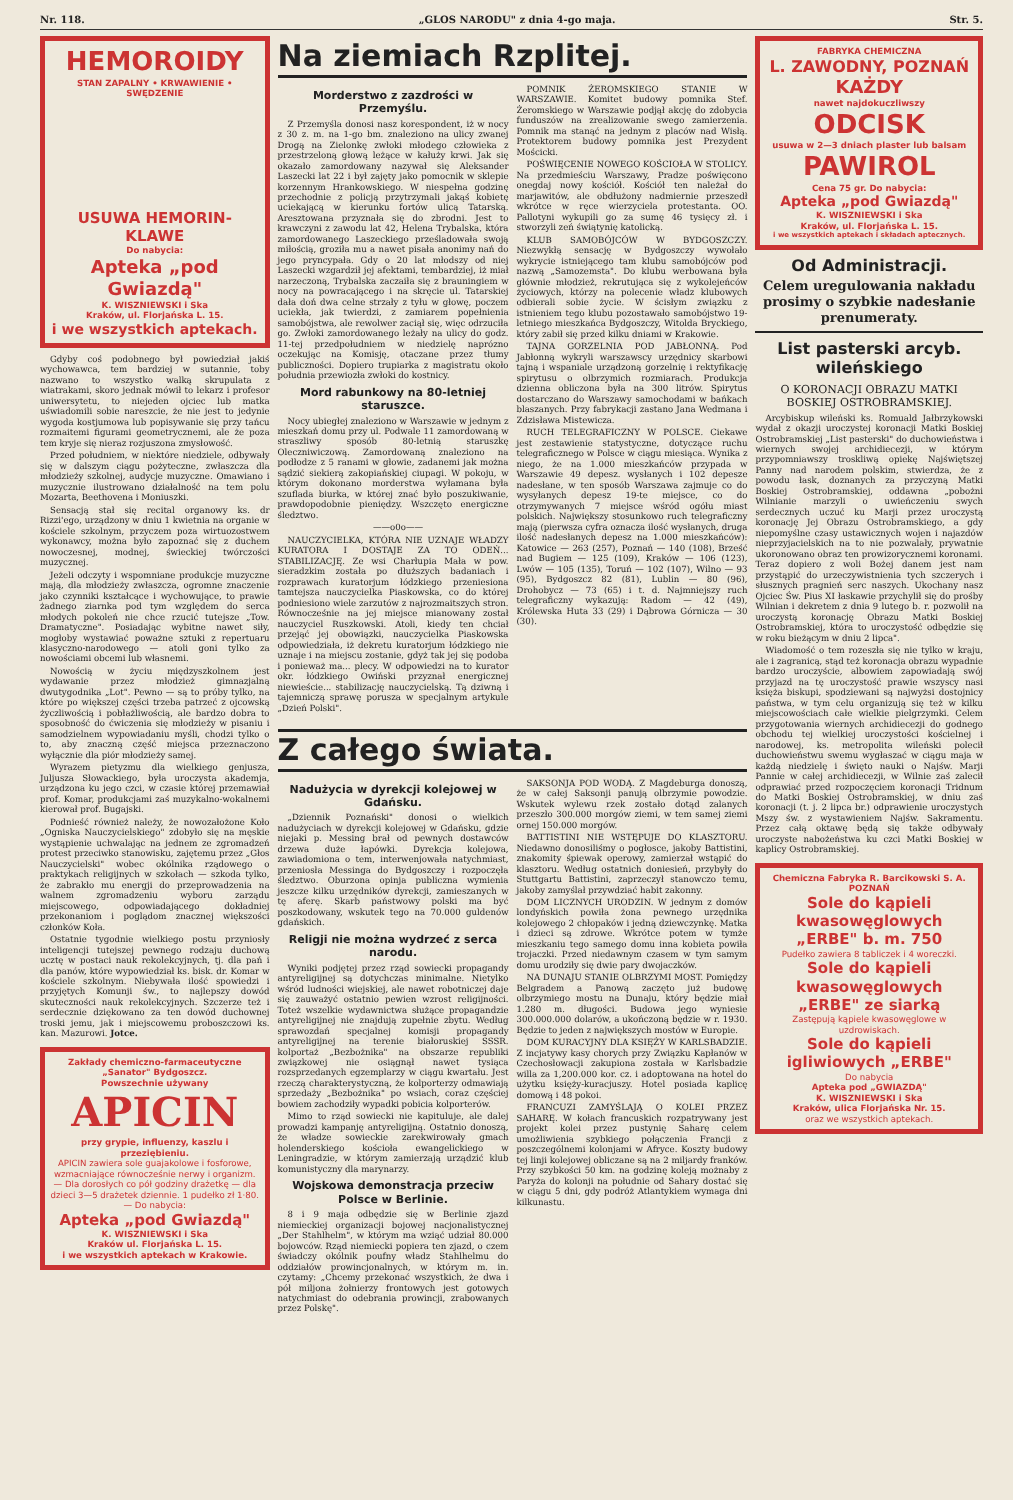Nr. 118. „GLOS NARODU" z dnia 4-go maja. Str. 5.
HEMOROIDY
STAN ZAPALNY • KRWAWIENIE • SWĘDZENIE
USUWA HEMORIN-KLAWE
Do nabycia:
Apteka „pod Gwiazdą"
K. WISZNIEWSKI i Ska
Kraków, ul. Florjańska L. 15.
i we wszystkich aptekach.
Gdyby coś podobnego był powiedział jakiś wychowawca, tem bardziej w sutannie, toby nazwano to wszystko walką skrupulata z wiatrakami, skoro jednak mówił to lekarz i profesor uniwersytetu, to niejeden ojciec lub matka uświadomili sobie nareszcie, że nie jest to jedynie wygoda kostjumowa lub popisywanie się przy tańcu rozmaitemi figurami geometrycznemi, ale że poza tem kryje się nieraz rozjuszona zmysłowość.
Przed południem, w niektóre niedziele, odbywały się w dalszym ciągu pożyteczne, zwłaszcza dla młodzieży szkolnej, audycje muzyczne. Omawiano i muzycznie ilustrowano działalność na tem polu Mozarta, Beethovena i Moniuszki.
Sensacją stał się recital organowy ks. dr Rizzi'ego, urządzony w dniu 1 kwietnia na organie w kościele szkolnym, przyczem poza wirtuozostwem wykonawcy, można było zapoznać się z duchem nowoczesnej, modnej, świeckiej twórczości muzycznej.
Jeżeli odczyty i wspomniane produkcje muzyczne mają, dla młodzieży zwłaszcza, ogromne znaczenie jako czynniki kształcące i wychowujące, to prawie żadnego ziarnka pod tym względem do serca młodych pokoleń nie chce rzucić tutejsze „Tow. Dramatyczne". Posiadając wybitne nawet siły, mogłoby wystawiać poważne sztuki z repertuaru klasyczno-narodowego — atoli goni tylko za nowościami obcemi lub własnemi.
Nowością w życiu międzyszkolnem jest wydawanie przez młodzież gimnazjalną dwutygodnika „Lot". Pewno — są to próby tylko, na które po większej części trzeba patrzeć z ojcowską życzliwością i pobłażliwością, ale bardzo dobra to sposobność do ćwiczenia się młodzieży w pisaniu i samodzielnem wypowiadaniu myśli, chodzi tylko o to, aby znaczną część miejsca przeznaczono wyłącznie dla piór młodzieży samej.
Wyrazem pietyzmu dla wielkiego genjusza, Juljusza Słowackiego, była uroczysta akademja, urządzona ku jego czci, w czasie której przemawiał prof. Komar, produkcjami zaś muzykalno-wokalnemi kierował prof. Bugajski.
Podnieść również należy, że nowozałożone Koło „Ogniska Nauczycielskiego" zdobyło się na męskie wystąpienie uchwalając na jednem ze zgromadzeń protest przeciwko stanowisku, zajętemu przez „Głos Nauczycielski" wobec okólnika rządowego o praktykach religijnych w szkołach — szkoda tylko, że zabrakło mu energji do przeprowadzenia na walnem zgromadzeniu wyboru zarządu miejscowego, odpowiadającego dokładniej przekonaniom i poglądom znacznej większości członków Koła.
Ostatnie tygodnie wielkiego postu przyniosły inteligencji tutejszej pewnego rodzaju duchową ucztę w postaci nauk rekolekcyjnych, tj. dla pań i dla panów, które wypowiedział ks. bisk. dr. Komar w kościele szkolnym. Niebywała ilość spowiedzi i przyjętych Komunji św., to najlepszy dowód skuteczności nauk rekolekcyjnych. Szczerze też i serdecznie dziękowano za ten dowód duchownej troski jemu, jak i miejscowemu proboszczowi ks. kan. Mazurowi. Jotce.
Zakłady chemiczno-farmaceutyczne „Sanator" Bydgoszcz.
Powszechnie używany
APICIN
przy grypie, influenzy, kaszlu i przeziębieniu.
APICIN zawiera sole guajakolowe i fosforowe, wzmacniające równocześnie nerwy i organizm. — Dla dorosłych co pół godziny drażetkę — dla dzieci 3—5 drażetek dziennie. 1 pudełko zł 1·80. — Do nabycia:
Apteka „pod Gwiazdą"
K. WISZNIEWSKI i Ska
Kraków ul. Florjańska L. 15.
i we wszystkich aptekach w Krakowie.
Na ziemiach Rzplitej.
Morderstwo z zazdrości w Przemyślu.
Z Przemyśla donosi nasz korespondent, iż w nocy z 30 z. m. na 1-go bm. znaleziono na ulicy zwanej Drogą na Zielonkę zwłoki młodego człowieka z przestrzeloną głową leżące w kałuży krwi. Jak się okazało zamordowany nazywał się Aleksander Laszecki lat 22 i był zajęty jako pomocnik w sklepie korzennym Hrankowskiego. W niespełna godzinę przechodnie z policją przytrzymali jakąś kobietę uciekającą w kierunku fortów ulicą Tatarską. Aresztowana przyznała się do zbrodni. Jest to krawczyni z zawodu lat 42, Helena Trybalska, która zamordowanego Laszeckiego prześladowała swoją miłością, groziła mu a nawet pisała anonimy nań do jego pryncypała. Gdy o 20 lat młodszy od niej Laszecki wzgardził jej afektami, tembardziej, iż miał narzeczoną, Trybalska zaczaiła się z brauningiem w nocy na powracającego i na skręcie ul. Tatarskiej dała doń dwa celne strzały z tyłu w głowę, poczem uciekła, jak twierdzi, z zamiarem popełnienia samobójstwa, ale rewolwer zaciął się, więc odrzuciła go. Zwłoki zamordowanego leżały na ulicy do godz. 11-tej przedpołudniem w niedzielę naprózno oczekując na Komisję, otaczane przez tłumy publiczności. Dopiero trupiarka z magistratu około południa przewiozła zwłoki do kostnicy.
Mord rabunkowy na 80-letniej staruszce.
Nocy ubiegłej znaleziono w Warszawie w jednym z mieszkań domu przy ul. Podwale 11 zamordowaną w straszliwy sposób 80-letnią staruszkę Oleczniwiczową. Zamordowaną znaleziono na podłodze z 5 ranami w głowie, zadanemi jak można sądzić siekierą zakopiańskiej ciupagi. W pokoju, w którym dokonano morderstwa wyłamana była szuflada biurka, w której znać było poszukiwanie, prawdopodobnie pieniędzy. Wszczęto energiczne śledztwo.
——o0o——
NAUCZYCIELKA, KTÓRA NIE UZNAJE WŁADZY KURATORA I DOSTAJE ZA TO ODEŃ... STABILIZACJĘ. Ze wsi Charłupia Mała w pow. sieradzkim została po dłuższych badaniach i rozprawach kuratorjum łódzkiego przeniesiona tamtejsza nauczycielka Piaskowska, co do której podniesiono wiele zarzutów z najrozmaitszych stron. Równocześnie na jej miejsce mianowany został nauczyciel Ruszkowski. Atoli, kiedy ten chciał przejąć jej obowiązki, nauczycielka Piaskowska odpowiedziała, iż dekretu kuratorjum łódzkiego nie uznaje i na miejscu zostanie, gdyż tak jej się podoba i ponieważ ma... plecy. W odpowiedzi na to kurator okr. łódzkiego Owiński przyznał energicznej niewieście... stabilizację nauczycielską. Tą dziwną i tajemniczą sprawę porusza w specjalnym artykule „Dzień Polski".
POMNIK ŻEROMSKIEGO STANIE W WARSZAWIE. Komitet budowy pomnika Stef. Żeromskiego w Warszawie podjął akcję do zdobycia funduszów na zrealizowanie swego zamierzenia. Pomnik ma stanąć na jednym z placów nad Wisłą. Protektorem budowy pomnika jest Prezydent Mościcki.
POŚWIĘCENIE NOWEGO KOŚCIOŁA W STOLICY. Na przedmieściu Warszawy, Pradze poświęcono onegdaj nowy kościół. Kościół ten należał do marjawitów, ale obdłużony nadmiernie przeszedł wkrótce w ręce wierzyciela protestanta. OO. Pallotyni wykupili go za sumę 46 tysięcy zł. i stworzyli zeń świątynię katolicką.
KLUB SAMOBÓJCÓW W BYDGOSZCZY. Niezwykłą sensację w Bydgoszczy wywołało wykrycie istniejącego tam klubu samobójców pod nazwą „Samozemsta". Do klubu werbowana była głównie młodzież, rekrutująca się z wykolejeńców życiowych, którzy na polecenie władz klubowych odbierali sobie życie. W ścisłym związku z istnieniem tego klubu pozostawało samobójstwo 19-letniego mieszkańca Bydgoszczy, Witolda Bryckiego, który zabił się przed kilku dniami w Krakowie.
TAJNA GORZELNIA POD JABŁONNĄ. Pod Jabłonną wykryli warszawscy urzędnicy skarbowi tajną i wspaniale urządzoną gorzelnię i rektyfikację spirytusu o olbrzymich rozmiarach. Produkcja dzienna obliczona była na 300 litrów. Spirytus dostarczano do Warszawy samochodami w bańkach blaszanych. Przy fabrykacji zastano Jana Wedmana i Zdzisława Mistewicza.
RUCH TELEGRAFICZNY W POLSCE. Ciekawe jest zestawienie statystyczne, dotyczące ruchu telegraficznego w Polsce w ciągu miesiąca. Wynika z niego, że na 1.000 mieszkańców przypada w Warszawie 49 depesz. wysłanych i 102 depesze nadesłane, w ten sposób Warszawa zajmuje co do wysyłanych depesz 19-te miejsce, co do otrzymywanych 7 miejsce wśród ogółu miast polskich. Największy stosunkowo ruch telegraficzny mają (pierwsza cyfra oznacza ilość wysłanych, druga ilość nadesłanych depesz na 1.000 mieszkańców): Katowice — 263 (257), Poznań — 140 (108), Brześć nad Bugiem — 125 (109), Kraków — 106 (123), Lwów — 105 (135), Toruń — 102 (107), Wilno — 93 (95), Bydgoszcz 82 (81), Lublin — 80 (96), Drohobycz — 73 (65) i t. d. Najmniejszy ruch telegraficzny wykazują: Radom — 42 (49), Królewska Huta 33 (29) i Dąbrowa Górnicza — 30 (30).
Z całego świata.
Nadużycia w dyrekcji kolejowej w Gdańsku.
„Dziennik Poznański" donosi o wielkich nadużyciach w dyrekcji kolejowej w Gdańsku, gdzie niejaki p. Messing brał od pewnych dostawców drzewa duże łapówki. Dyrekcja kolejowa, zawiadomiona o tem, interwenjowała natychmiast, przeniosła Messinga do Bydgoszczy i rozpoczęła śledztwo. Oburzona opinja publiczna wymienia jeszcze kilku urzędników dyrekcji, zamieszanych w tę aferę. Skarb państwowy polski ma być poszkodowany, wskutek tego na 70.000 guldenów gdańskich.
Religji nie można wydrzeć z serca narodu.
Wyniki podjętej przez rząd sowiecki propagandy antyreligijnej są dotychczas minimalne. Nietylko wśród ludności wiejskiej, ale nawet robotniczej daje się zauważyć ostatnio pewien wzrost religijności. Toteż wszelkie wydawnictwa służące propagandzie antyreligijnej nie znajdują zupełnie zbytu. Według sprawozdań specjalnej komisji propagandy antyreligijnej na terenie białoruskiej SSSR. kolportaż „Bezbożnika" na obszarze republiki związkowej nie osiągnął nawet tysiąca rozsprzedanych egzemplarzy w ciągu kwartału. Jest rzeczą charakterystyczną, że kolporterzy odmawiają sprzedaży „Bezbożnika" po wsiach, coraz częściej bowiem zachodziły wypadki pobicia kolporterów.
Mimo to rząd sowiecki nie kapituluje, ale dalej prowadzi kampanję antyreligijną. Ostatnio donoszą, że władze sowieckie zarekwirowały gmach holenderskiego kościoła ewangelickiego w Leningradzie, w którym zamierzają urządzić klub komunistyczny dla marynarzy.
Wojskowa demonstracja przeciw Polsce w Berlinie.
8 i 9 maja odbędzie się w Berlinie zjazd niemieckiej organizacji bojowej nacjonalistycznej „Der Stahlhelm", w którym ma wziąć udział 80.000 bojowców. Rząd niemiecki popiera ten zjazd, o czem świadczy okólnik poufny władz Stahlhelmu do oddziałów prowincjonalnych, w którym m. in. czytamy: „Chcemy przekonać wszystkich, że dwa i pół miljona żołnierzy frontowych jest gotowych natychmiast do odebrania prowincji, zrabowanych przez Polskę".
SAKSONJA POD WODĄ. Z Magdeburga donoszą, że w całej Saksonji panują olbrzymie powodzie. Wskutek wylewu rzek zostało dotąd zalanych przeszło 300.000 morgów ziemi, w tem samej ziemi ornej 150.000 morgów.
BATTISTINI NIE WSTĘPUJE DO KLASZTORU. Niedawno donosiliśmy o pogłosce, jakoby Battistini, znakomity śpiewak operowy, zamierzał wstąpić do klasztoru. Według ostatnich doniesień, przybyły do Stuttgartu Battistini, zaprzeczył stanowczo temu, jakoby zamyślał przywdziać habit zakonny.
DOM LICZNYCH URODZIN. W jednym z domów londyńskich powiła żona pewnego urzędnika kolejowego 2 chłopaków i jedną dziewczynkę. Matka i dzieci są zdrowe. Wkrótce potem w tymże mieszkaniu tego samego domu inna kobieta powiła trojaczki. Przed niedawnym czasem w tym samym domu urodziły się dwie pary dwojaczków.
NA DUNAJU STANIE OLBRZYMI MOST. Pomiędzy Belgradem a Panową zaczęto już budowę olbrzymiego mostu na Dunaju, który będzie miał 1.280 m. długości. Budowa jego wyniesie 300.000.000 dolarów, a ukończoną będzie w r. 1930. Będzie to jeden z największych mostów w Europie.
DOM KURACYJNY DLA KSIĘŻY W KARLSBADZIE. Z incjatywy kasy chorych przy Związku Kapłanów w Czechosłowacji zakupiona została w Karlsbadzie willa za 1,200.000 kor. cz. i adoptowana na hotel do użytku księży-kuracjuszy. Hotel posiada kaplicę domową i 48 pokoi.
FRANCUZI ZAMYŚLAJĄ O KOLEI PRZEZ SAHARĘ. W kołach francuskich rozpatrywany jest projekt kolei przez pustynię Saharę celem umożliwienia szybkiego połączenia Francji z poszczególnemi kolonjami w Afryce. Koszty budowy tej linji kolejowej obliczane są na 2 miljardy franków. Przy szybkości 50 km. na godzinę koleją możnaby z Paryża do kolonji na południe od Sahary dostać się w ciągu 5 dni, gdy podróż Atlantykiem wymaga dni kilkunastu.
FABRYKA CHEMICZNA
L. ZAWODNY, POZNAŃ
KAŻDY
nawet najdokuczliwszy
ODCISK
usuwa w 2—3 dniach plaster lub balsam
PAWIROL
Cena 75 gr. Do nabycia:
Apteka „pod Gwiazdą"
K. WISZNIEWSKI i Ska
Kraków, ul. Florjańska L. 15.
i we wszystkich aptekach i składach aptecznych.
Od Administracji.
Celem uregulowania nakładu prosimy o szybkie nadesłanie prenumeraty.
List pasterski arcyb. wileńskiego
O KORONACJI OBRAZU MATKI BOSKIEJ OSTROBRAMSKIEJ.
Arcybiskup wileński ks. Romuald Jałbrzykowski wydał z okazji uroczystej koronacji Matki Boskiej Ostrobramskiej „List pasterski" do duchowieństwa i wiernych swojej archidiecezji, w którym przypomniawszy troskliwą opiekę Najświętszej Panny nad narodem polskim, stwierdza, że z powodu łask, doznanych za przyczyną Matki Boskiej Ostrobramskiej, oddawna „pobożni Wilnianie marzyli o uwieńczeniu swych serdecznych uczuć ku Marji przez uroczystą koronację Jej Obrazu Ostrobramskiego, a gdy niepomyślne czasy ustawicznych wojen i najazdów nieprzyjacielskich na to nie pozwalały, prywatnie ukoronowano obraz ten prowizorycznemi koronami. Teraz dopiero z woli Bożej danem jest nam przystąpić do urzeczywistnienia tych szczerych i słusznych pragnień serc naszych. Ukochany nasz Ojciec Św. Pius XI łaskawie przychylił się do prośby Wilnian i dekretem z dnia 9 lutego b. r. pozwolił na uroczystą koronację Obrazu Matki Boskiej Ostrobramskiej, która to uroczystość odbędzie się w roku bieżącym w dniu 2 lipca".
Wiadomość o tem rozeszła się nie tylko w kraju, ale i zagranicą, stąd też koronacja obrazu wypadnie bardzo uroczyście, albowiem zapowiadają swój przyjazd na tę uroczystość prawie wszyscy nasi księża biskupi, spodziewani są najwyżsi dostojnicy państwa, w tym celu organizują się też w kilku miejscowościach całe wielkie pielgrzymki. Celem przygotowania wiernych archidiecezji do godnego obchodu tej wielkiej uroczystości kościelnej i narodowej, ks. metropolita wileński polecił duchowieństwu swemu wygłaszać w ciągu maja w każdą niedzielę i święto nauki o Najśw. Marji Pannie w całej archidiecezji, w Wilnie zaś zalecił odprawiać przed rozpoczęciem koronacji Tridnum do Matki Boskiej Ostrobramskiej, w dniu zaś koronacji (t. j. 2 lipca br.) odprawienie uroczystych Mszy św. z wystawieniem Najśw. Sakramentu. Przez całą oktawę będą się także odbywały uroczyste nabożeństwa ku czci Matki Boskiej w kaplicy Ostrobramskiej.
Chemiczna Fabryka R. Barcikowski S. A. POZNAŃ
Sole do kąpieli kwasowęglowych „ERBE" b. m. 750
Pudełko zawiera 8 tabliczek i 4 woreczki.
Sole do kąpieli kwasowęglowych „ERBE" ze siarką
Zastępują kąpiele kwasowęglowe w uzdrowiskach.
Sole do kąpieli igliwiowych „ERBE"
Do nabycia
Apteka pod „GWIAZDĄ"
K. WISZNIEWSKI i Ska
Kraków, ulica Florjańska Nr. 15.
oraz we wszystkich aptekach.